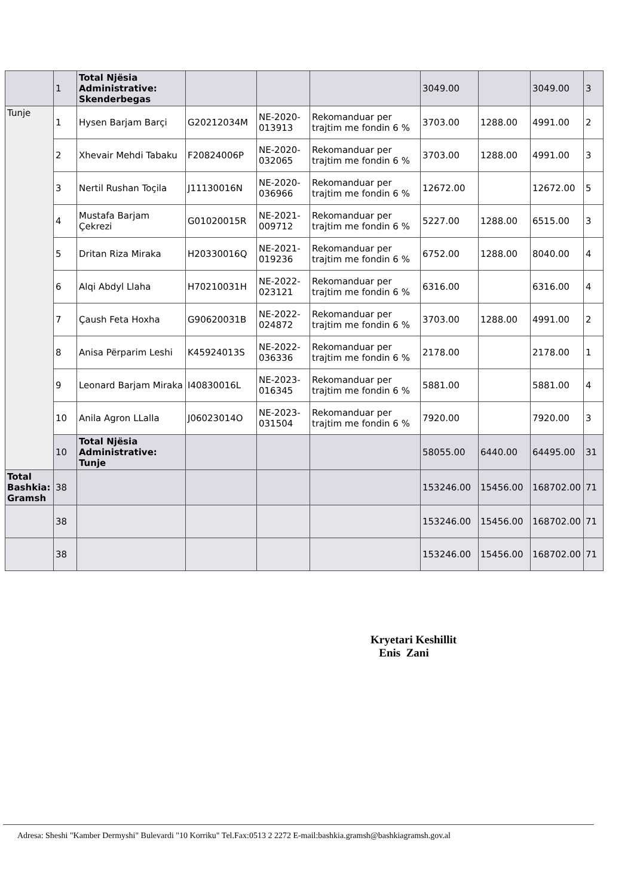| | 1 | Total Njësia Administrative: Skenderbegas | | | | 3049.00 | | 3049.00 | 3 |
| Tunje | 1 | Hysen Barjam Barçi | G20212034M | NE-2020-013913 | Rekomanduar per trajtim me fondin 6 % | 3703.00 | 1288.00 | 4991.00 | 2 |
| | 2 | Xhevair Mehdi Tabaku | F20824006P | NE-2020-032065 | Rekomanduar per trajtim me fondin 6 % | 3703.00 | 1288.00 | 4991.00 | 3 |
| | 3 | Nertil Rushan Toçila | J11130016N | NE-2020-036966 | Rekomanduar per trajtim me fondin 6 % | 12672.00 | | 12672.00 | 5 |
| | 4 | Mustafa Barjam Çekrezi | G01020015R | NE-2021-009712 | Rekomanduar per trajtim me fondin 6 % | 5227.00 | 1288.00 | 6515.00 | 3 |
| | 5 | Dritan Riza Miraka | H20330016Q | NE-2021-019236 | Rekomanduar per trajtim me fondin 6 % | 6752.00 | 1288.00 | 8040.00 | 4 |
| | 6 | Alqi Abdyl Llaha | H70210031H | NE-2022-023121 | Rekomanduar per trajtim me fondin 6 % | 6316.00 | | 6316.00 | 4 |
| | 7 | Çaush Feta Hoxha | G90620031B | NE-2022-024872 | Rekomanduar per trajtim me fondin 6 % | 3703.00 | 1288.00 | 4991.00 | 2 |
| | 8 | Anisa Përparim Leshi | K45924013S | NE-2022-036336 | Rekomanduar per trajtim me fondin 6 % | 2178.00 | | 2178.00 | 1 |
| | 9 | Leonard Barjam Miraka | I40830016L | NE-2023-016345 | Rekomanduar per trajtim me fondin 6 % | 5881.00 | | 5881.00 | 4 |
| | 10 | Anila Agron LLalla | J06023014O | NE-2023-031504 | Rekomanduar per trajtim me fondin 6 % | 7920.00 | | 7920.00 | 3 |
| | 10 | Total Njësia Administrative: Tunje | | | | 58055.00 | 6440.00 | 64495.00 | 31 |
| Total Bashkia: Gramsh | 38 | | | | | 153246.00 | 15456.00 | 168702.00 | 71 |
| | 38 | | | | | 153246.00 | 15456.00 | 168702.00 | 71 |
| | 38 | | | | | 153246.00 | 15456.00 | 168702.00 | 71 |
Kryetari Keshillit
Enis Zani
Adresa: Sheshi "Kamber Dermyshi" Bulevardi "10 Korriku" Tel.Fax:0513 2 2272 E-mail:bashkia.gramsh@bashkiagramsh.gov.al